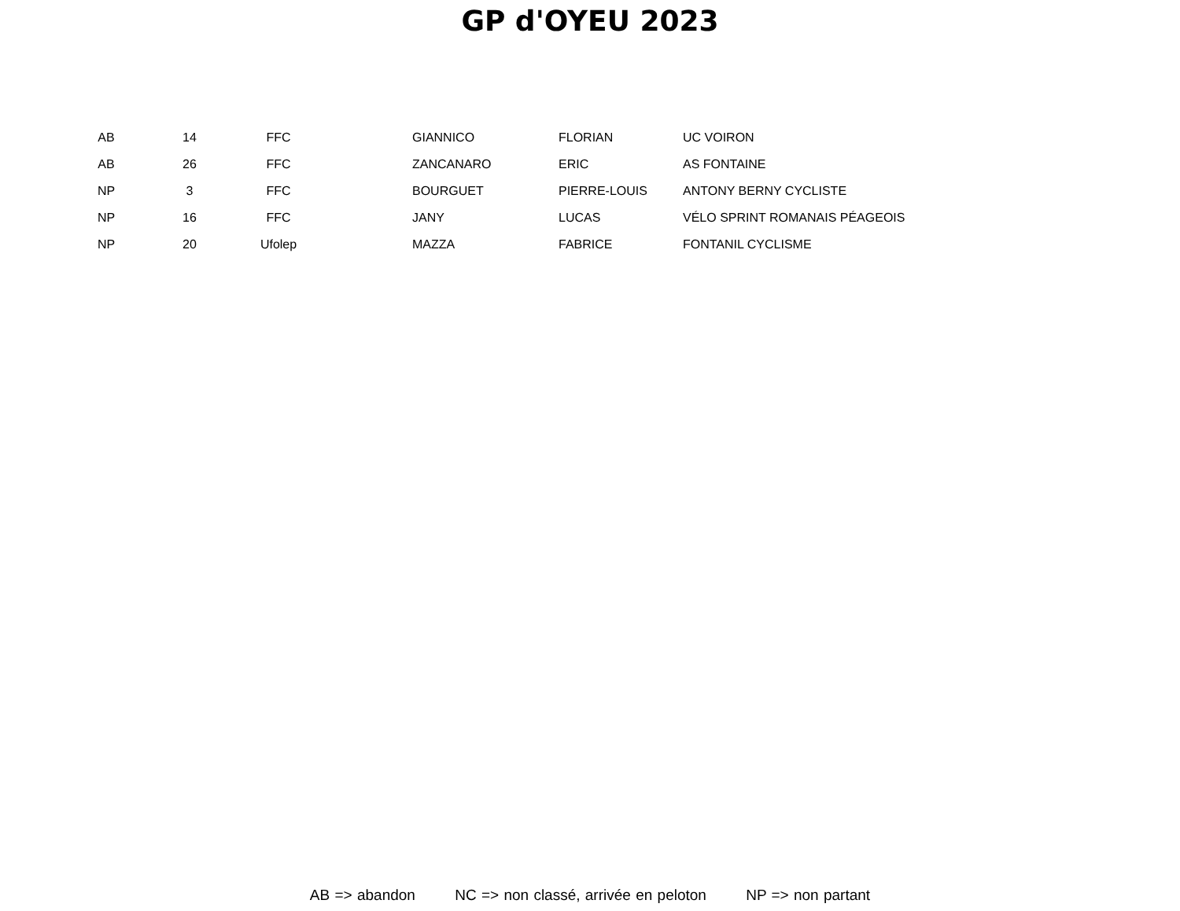GP d'OYEU 2023
| AB | 14 | FFC | | GIANNICO | FLORIAN | UC VOIRON |
| AB | 26 | FFC | | ZANCANARO | ERIC | AS FONTAINE |
| NP | 3 | FFC | | BOURGUET | PIERRE-LOUIS | ANTONY BERNY CYCLISTE |
| NP | 16 | FFC | | JANY | LUCAS | VÉLO SPRINT ROMANAIS PÉAGEOIS |
| NP | 20 | Ufolep | | MAZZA | FABRICE | FONTANIL CYCLISME |
AB => abandon NC => non classé, arrivée en peloton NP => non partant